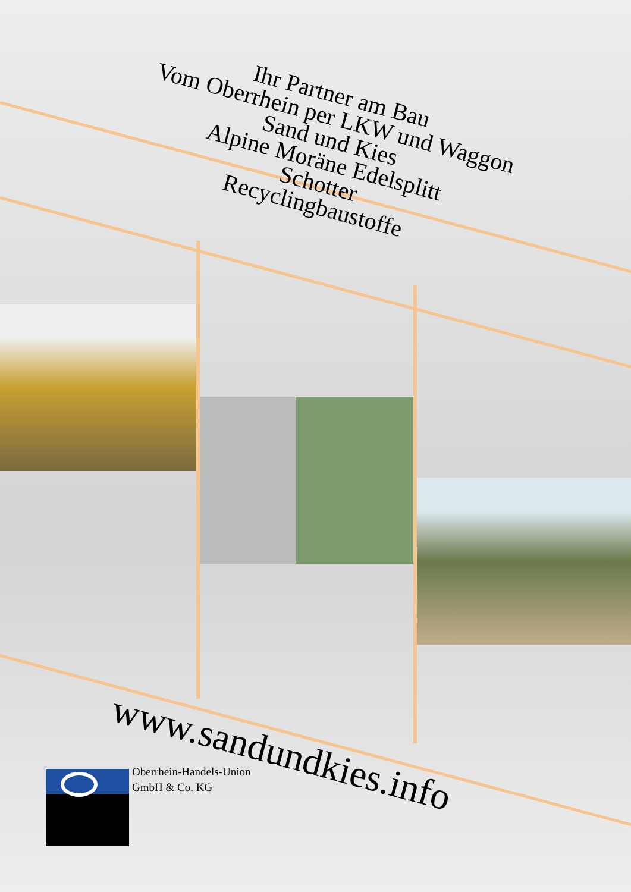Ihr Partner am Bau
Vom Oberrhein per LKW und Waggon
Sand und Kies
Alpine Moräne Edelsplitt
Schotter
Recyclingbaustoffe
www.sandundkies.info
Oberrhein-Handels-Union
GmbH & Co. KG